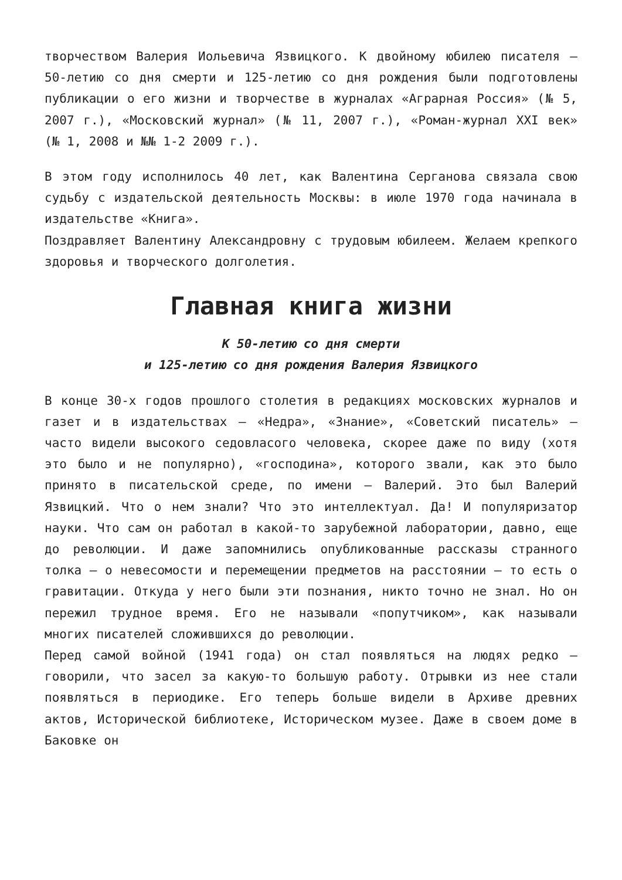творчеством Валерия Иольевича Язвицкого. К двойному юбилею писателя – 50-летию со дня смерти и 125-летию со дня рождения были подготовлены публикации о его жизни и творчестве в журналах «Аграрная Россия» (№ 5, 2007 г.), «Московский журнал» (№ 11, 2007 г.), «Роман-журнал XXI век» (№ 1, 2008 и №№ 1-2 2009 г.).
В этом году исполнилось 40 лет, как Валентина Серганова связала свою судьбу с издательской деятельность Москвы: в июле 1970 года начинала в издательстве «Книга».
Поздравляет Валентину Александровну с трудовым юбилеем. Желаем крепкого здоровья и творческого долголетия.
Главная книга жизни
К 50-летию со дня смерти
и 125-летию со дня рождения Валерия Язвицкого
В конце 30-х годов прошлого столетия в редакциях московских журналов и газет и в издательствах – «Недра», «Знание», «Советский писатель» – часто видели высокого седовласого человека, скорее даже по виду (хотя это было и не популярно), «господина», которого звали, как это было принято в писательской среде, по имени – Валерий. Это был Валерий Язвицкий. Что о нем знали? Что это интеллектуал. Да! И популяризатор науки. Что сам он работал в какой-то зарубежной лаборатории, давно, еще до революции. И даже запомнились опубликованные рассказы странного толка – о невесомости и перемещении предметов на расстоянии – то есть о гравитации. Откуда у него были эти познания, никто точно не знал. Но он пережил трудное время. Его не называли «попутчиком», как называли многих писателей сложившихся до революции.
Перед самой войной (1941 года) он стал появляться на людях редко – говорили, что засел за какую-то большую работу. Отрывки из нее стали появляться в периодике. Его теперь больше видели в Архиве древних актов, Исторической библиотеке, Историческом музее. Даже в своем доме в Баковке он